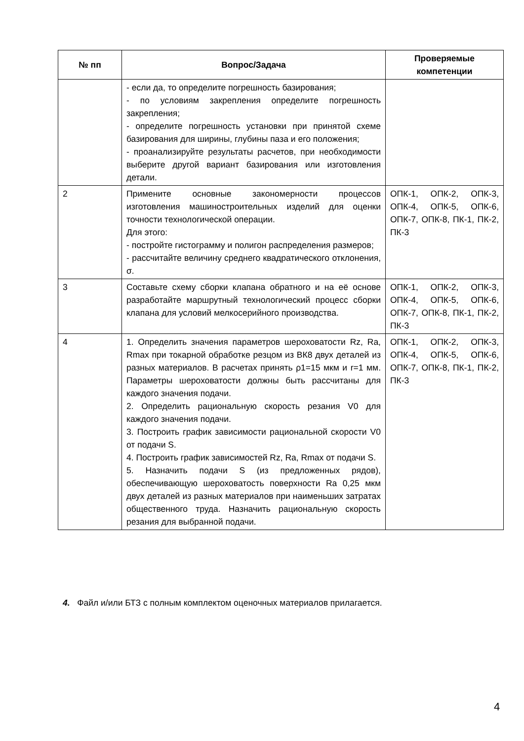| № пп | Вопрос/Задача | Проверяемые компетенции |
| --- | --- | --- |
| | - если да, то определите погрешность базирования; - по условиям закрепления определите погрешность закрепления; - определите погрешность установки при принятой схеме базирования для ширины, глубины паза и его положения; - проанализируйте результаты расчетов, при необходимости выберите другой вариант базирования или изготовления детали. | |
| 2 | Примените основные закономерности процессов изготовления машиностроительных изделий для оценки точности технологической операции. Для этого: - постройте гистограмму и полигон распределения размеров; - рассчитайте величину среднего квадратического отклонения, σ. | ОПК-1, ОПК-2, ОПК-3, ОПК-4, ОПК-5, ОПК-6, ОПК-7, ОПК-8, ПК-1, ПК-2, ПК-3 |
| 3 | Составьте схему сборки клапана обратного и на её основе разработайте маршрутный технологический процесс сборки клапана для условий мелкосерийного производства. | ОПК-1, ОПК-2, ОПК-3, ОПК-4, ОПК-5, ОПК-6, ОПК-7, ОПК-8, ПК-1, ПК-2, ПК-3 |
| 4 | 1. Определить значения параметров шероховатости Rz, Ra, Rmax при токарной обработке резцом из ВК8 двух деталей из разных материалов. В расчетах принять ρ1=15 мкм и r=1 мм. Параметры шероховатости должны быть рассчитаны для каждого значения подачи. 2. Определить рациональную скорость резания V0 для каждого значения подачи. 3. Построить график зависимости рациональной скорости V0 от подачи S. 4. Построить график зависимостей Rz, Ra, Rmax от подачи S. 5. Назначить подачи S (из предложенных рядов), обеспечивающую шероховатость поверхности Ra 0,25 мкм двух деталей из разных материалов при наименьших затратах общественного труда. Назначить рациональную скорость резания для выбранной подачи. | ОПК-1, ОПК-2, ОПК-3, ОПК-4, ОПК-5, ОПК-6, ОПК-7, ОПК-8, ПК-1, ПК-2, ПК-3 |
4. Файл и/или БТЗ с полным комплектом оценочных материалов прилагается.
4